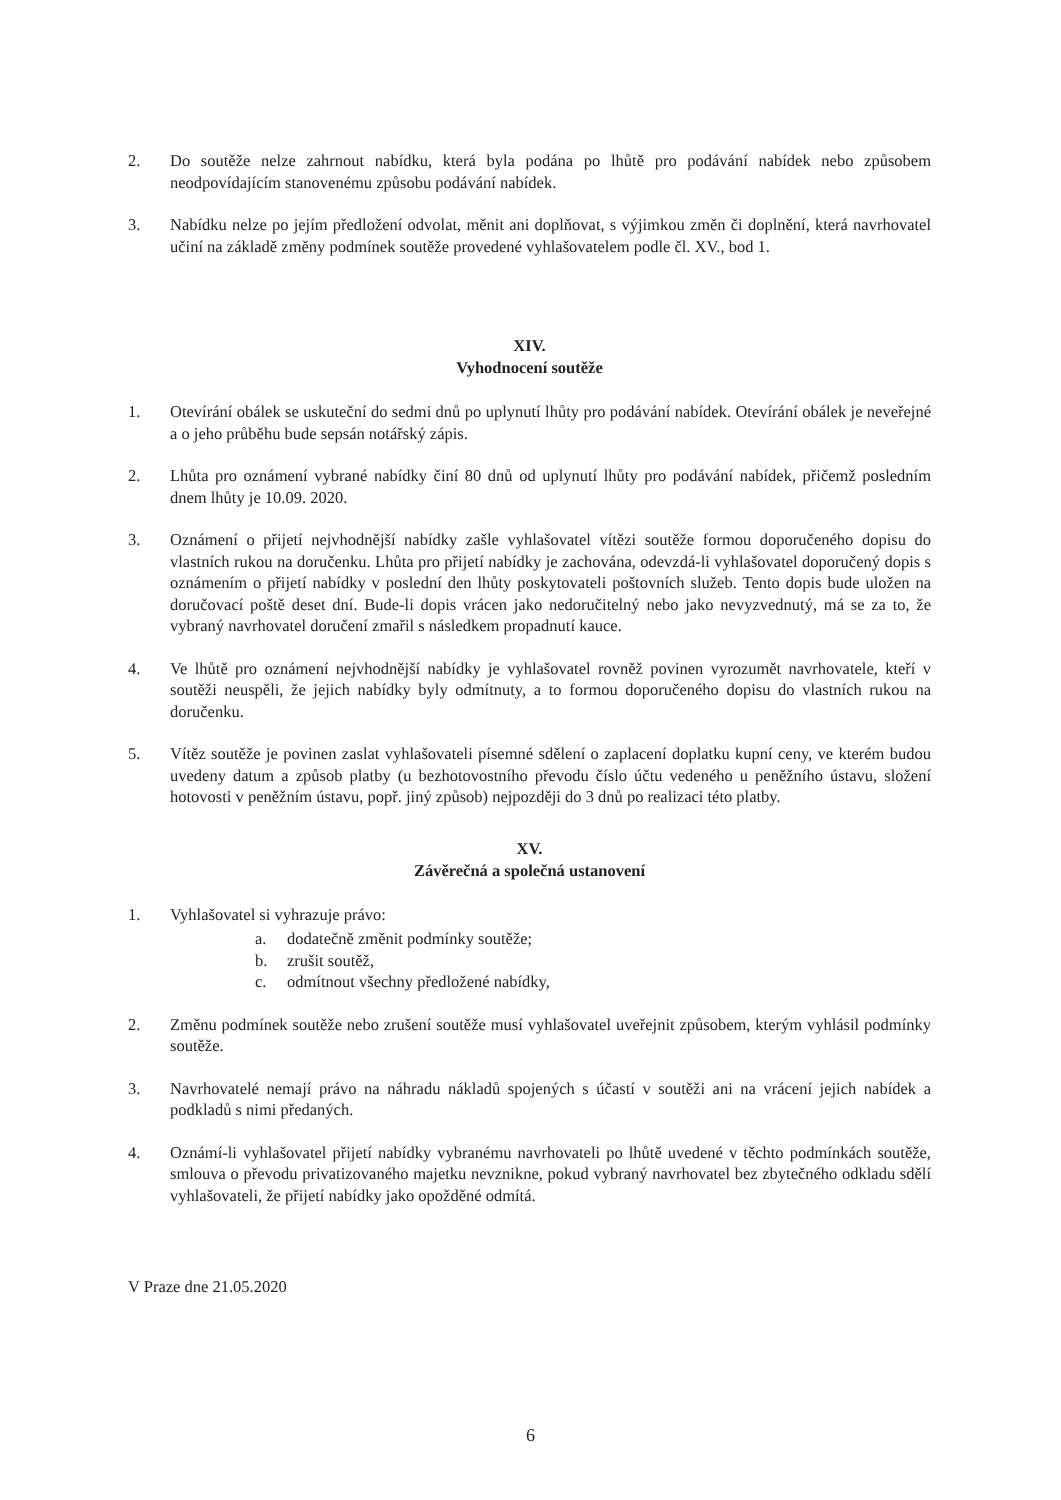2. Do soutěže nelze zahrnout nabídku, která byla podána po lhůtě pro podávání nabídek nebo způsobem neodpovídajícím stanovenému způsobu podávání nabídek.
3. Nabídku nelze po jejím předložení odvolat, měnit ani doplňovat, s výjimkou změn či doplnění, která navrhovatel učiní na základě změny podmínek soutěže provedené vyhlašovatelem podle čl. XV., bod 1.
XIV.
Vyhodnocení soutěže
1. Otevírání obálek se uskuteční do sedmi dnů po uplynutí lhůty pro podávání nabídek. Otevírání obálek je neveřejné a o jeho průběhu bude sepsán notářský zápis.
2. Lhůta pro oznámení vybrané nabídky činí 80 dnů od uplynutí lhůty pro podávání nabídek, přičemž posledním dnem lhůty je 10.09. 2020.
3. Oznámení o přijetí nejvhodnější nabídky zašle vyhlašovatel vítězi soutěže formou doporučeného dopisu do vlastních rukou na doručenku. Lhůta pro přijetí nabídky je zachována, odevzdá-li vyhlašovatel doporučený dopis s oznámením o přijetí nabídky v poslední den lhůty poskytovateli poštovních služeb. Tento dopis bude uložen na doručovací poště deset dní. Bude-li dopis vrácen jako nedoručitelný nebo jako nevyzvednutý, má se za to, že vybraný navrhovatel doručení zmařil s následkem propadnutí kauce.
4. Ve lhůtě pro oznámení nejvhodnější nabídky je vyhlašovatel rovněž povinen vyrozumět navrhovatele, kteří v soutěži neuspěli, že jejich nabídky byly odmítnuty, a to formou doporučeného dopisu do vlastních rukou na doručenku.
5. Vítěz soutěže je povinen zaslat vyhlašovateli písemné sdělení o zaplacení doplatku kupní ceny, ve kterém budou uvedeny datum a způsob platby (u bezhotovostního převodu číslo účtu vedeného u peněžního ústavu, složení hotovosti v peněžním ústavu, popř. jiný způsob) nejpozději do 3 dnů po realizaci této platby.
XV.
Závěrečná a společná ustanovení
1. Vyhlašovatel si vyhrazuje právo:
a. dodatečně změnit podmínky soutěže;
b. zrušit soutěž,
c. odmítnout všechny předložené nabídky,
2. Změnu podmínek soutěže nebo zrušení soutěže musí vyhlašovatel uveřejnit způsobem, kterým vyhlásil podmínky soutěže.
3. Navrhovatelé nemají právo na náhradu nákladů spojených s účastí v soutěži ani na vrácení jejich nabídek a podkladů s nimi předaných.
4. Oznámí-li vyhlašovatel přijetí nabídky vybranému navrhovateli po lhůtě uvedené v těchto podmínkách soutěže, smlouva o převodu privatizovaného majetku nevznikne, pokud vybraný navrhovatel bez zbytečného odkladu sdělí vyhlašovateli, že přijetí nabídky jako opožděné odmítá.
V Praze dne 21.05.2020
6